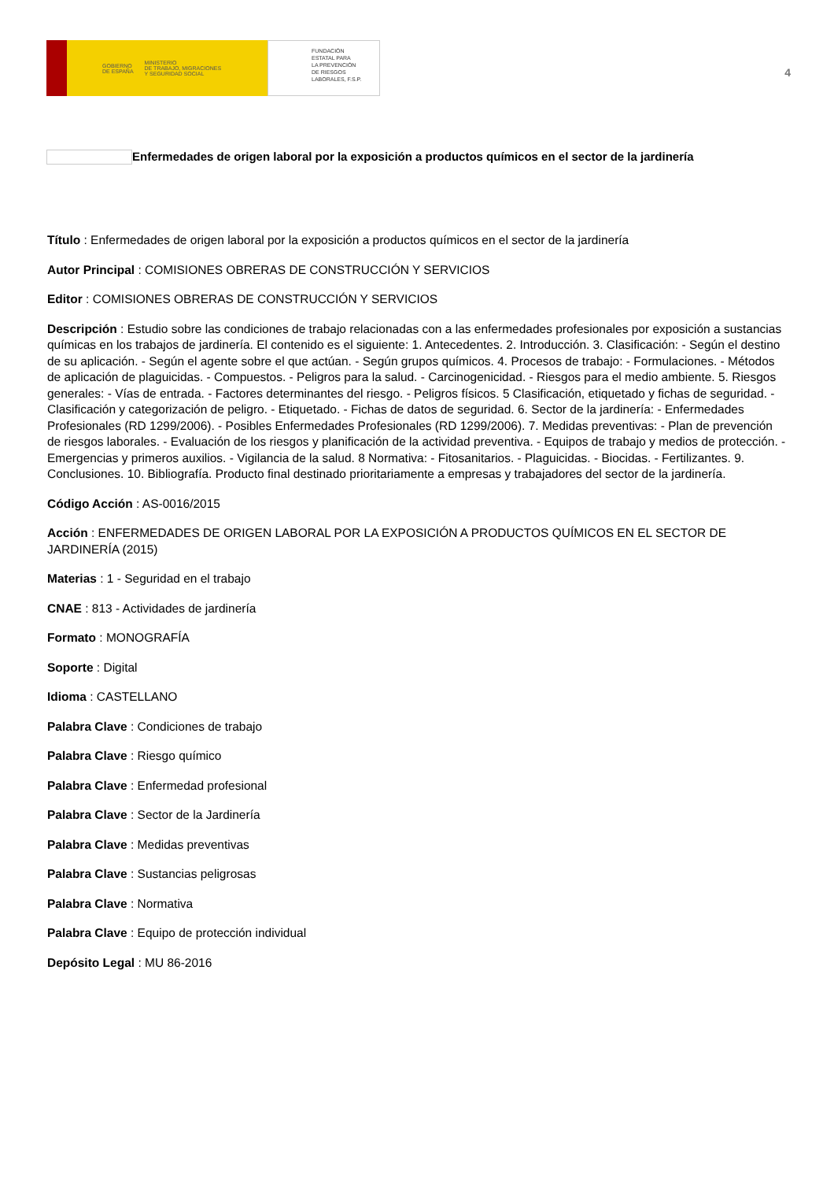GOBIERNO
DE ESPAÑA MINISTERIO
DE TRABAJO, MIGRACIONES
Y SEGURIDAD SOCIAL
FUNDACIÓN
ESTATAL PARA
LA PREVENCIÓN
DE RIESGOS
LABORALES, F.S.P.
4
Enfermedades de origen laboral por la exposición a productos químicos en el sector de la jardinería
Título : Enfermedades de origen laboral por la exposición a productos químicos en el sector de la jardinería
Autor Principal : COMISIONES OBRERAS DE CONSTRUCCIÓN Y SERVICIOS
Editor : COMISIONES OBRERAS DE CONSTRUCCIÓN Y SERVICIOS
Descripción : Estudio sobre las condiciones de trabajo relacionadas con a las enfermedades profesionales por exposición a sustancias químicas en los trabajos de jardinería. El contenido es el siguiente: 1. Antecedentes. 2. Introducción. 3. Clasificación: - Según el destino de su aplicación. - Según el agente sobre el que actúan. - Según grupos químicos. 4. Procesos de trabajo: - Formulaciones. - Métodos de aplicación de plaguicidas. - Compuestos. - Peligros para la salud. - Carcinogenicidad. - Riesgos para el medio ambiente. 5. Riesgos generales: - Vías de entrada. - Factores determinantes del riesgo. - Peligros físicos. 5 Clasificación, etiquetado y fichas de seguridad. - Clasificación y categorización de peligro. - Etiquetado. - Fichas de datos de seguridad. 6. Sector de la jardinería: - Enfermedades Profesionales (RD 1299/2006). - Posibles Enfermedades Profesionales (RD 1299/2006). 7. Medidas preventivas: - Plan de prevención de riesgos laborales. - Evaluación de los riesgos y planificación de la actividad preventiva. - Equipos de trabajo y medios de protección. - Emergencias y primeros auxilios. - Vigilancia de la salud. 8 Normativa: - Fitosanitarios. - Plaguicidas. - Biocidas. - Fertilizantes. 9. Conclusiones. 10. Bibliografía. Producto final destinado prioritariamente a empresas y trabajadores del sector de la jardinería.
Código Acción : AS-0016/2015
Acción : ENFERMEDADES DE ORIGEN LABORAL POR LA EXPOSICIÓN A PRODUCTOS QUÍMICOS EN EL SECTOR DE JARDINERÍA (2015)
Materias : 1 - Seguridad en el trabajo
CNAE : 813 - Actividades de jardinería
Formato : MONOGRAFÍA
Soporte : Digital
Idioma : CASTELLANO
Palabra Clave : Condiciones de trabajo
Palabra Clave : Riesgo químico
Palabra Clave : Enfermedad profesional
Palabra Clave : Sector de la Jardinería
Palabra Clave : Medidas preventivas
Palabra Clave : Sustancias peligrosas
Palabra Clave : Normativa
Palabra Clave : Equipo de protección individual
Depósito Legal : MU 86-2016